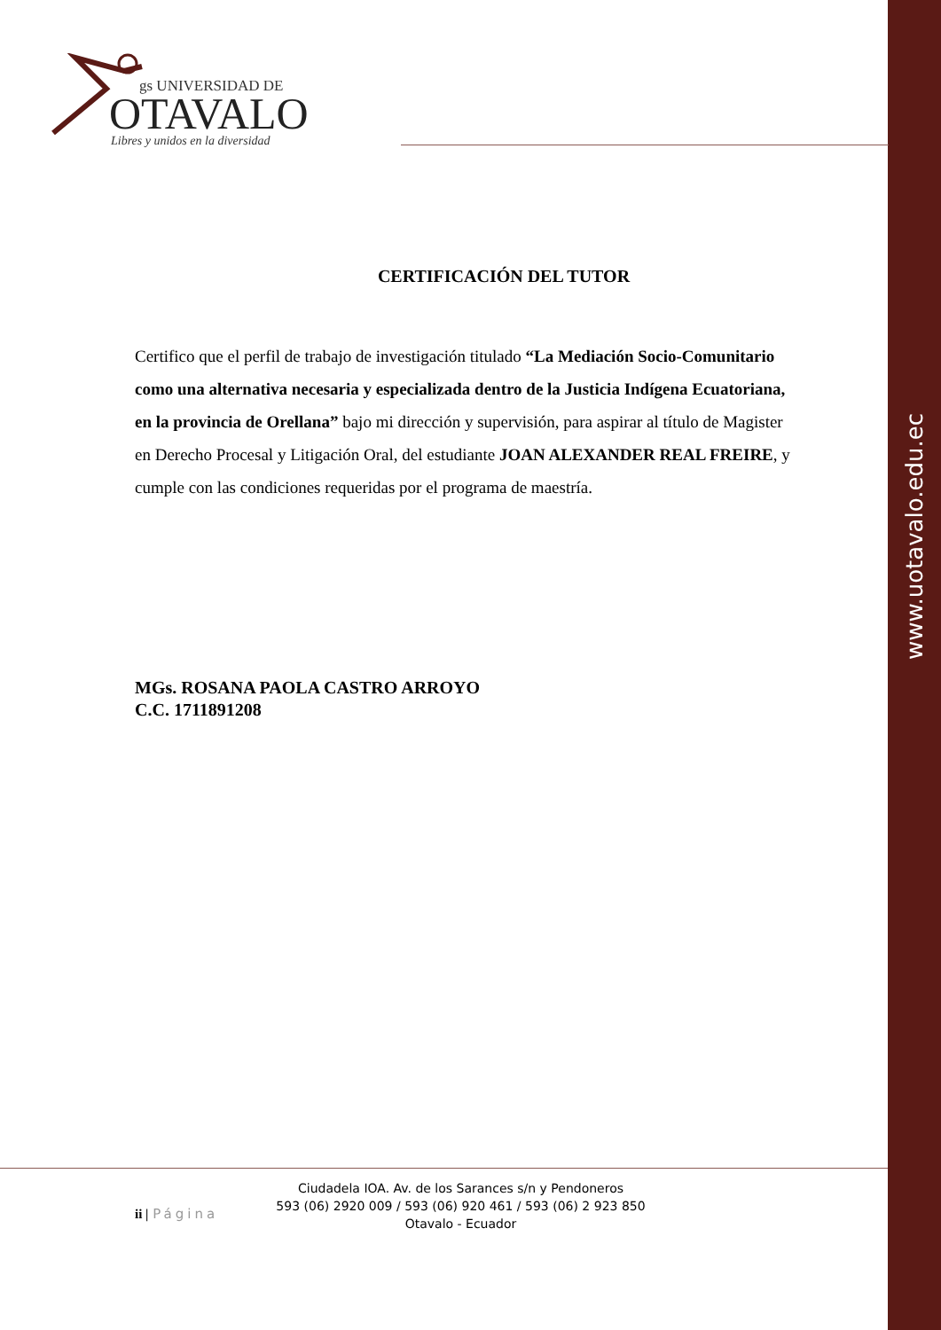www.uotavalo.edu.ec
gs UNIVERSIDAD DE
OTAVALO
Libres y unidos en la diversidad
CERTIFICACIÓN DEL TUTOR
Certifico que el perfil de trabajo de investigación titulado “La Mediación Socio-Comunitario como una alternativa necesaria y especializada dentro de la Justicia Indígena Ecuatoriana, en la provincia de Orellana” bajo mi dirección y supervisión, para aspirar al título de Magister en Derecho Procesal y Litigación Oral, del estudiante JOAN ALEXANDER REAL FREIRE, y cumple con las condiciones requeridas por el programa de maestría.
MGs. ROSANA PAOLA CASTRO ARROYO
C.C. 1711891208
ii | Página
Ciudadela IOA. Av. de los Sarances s/n y Pendoneros
593 (06) 2920 009 / 593 (06) 920 461 / 593 (06) 2 923 850
Otavalo - Ecuador